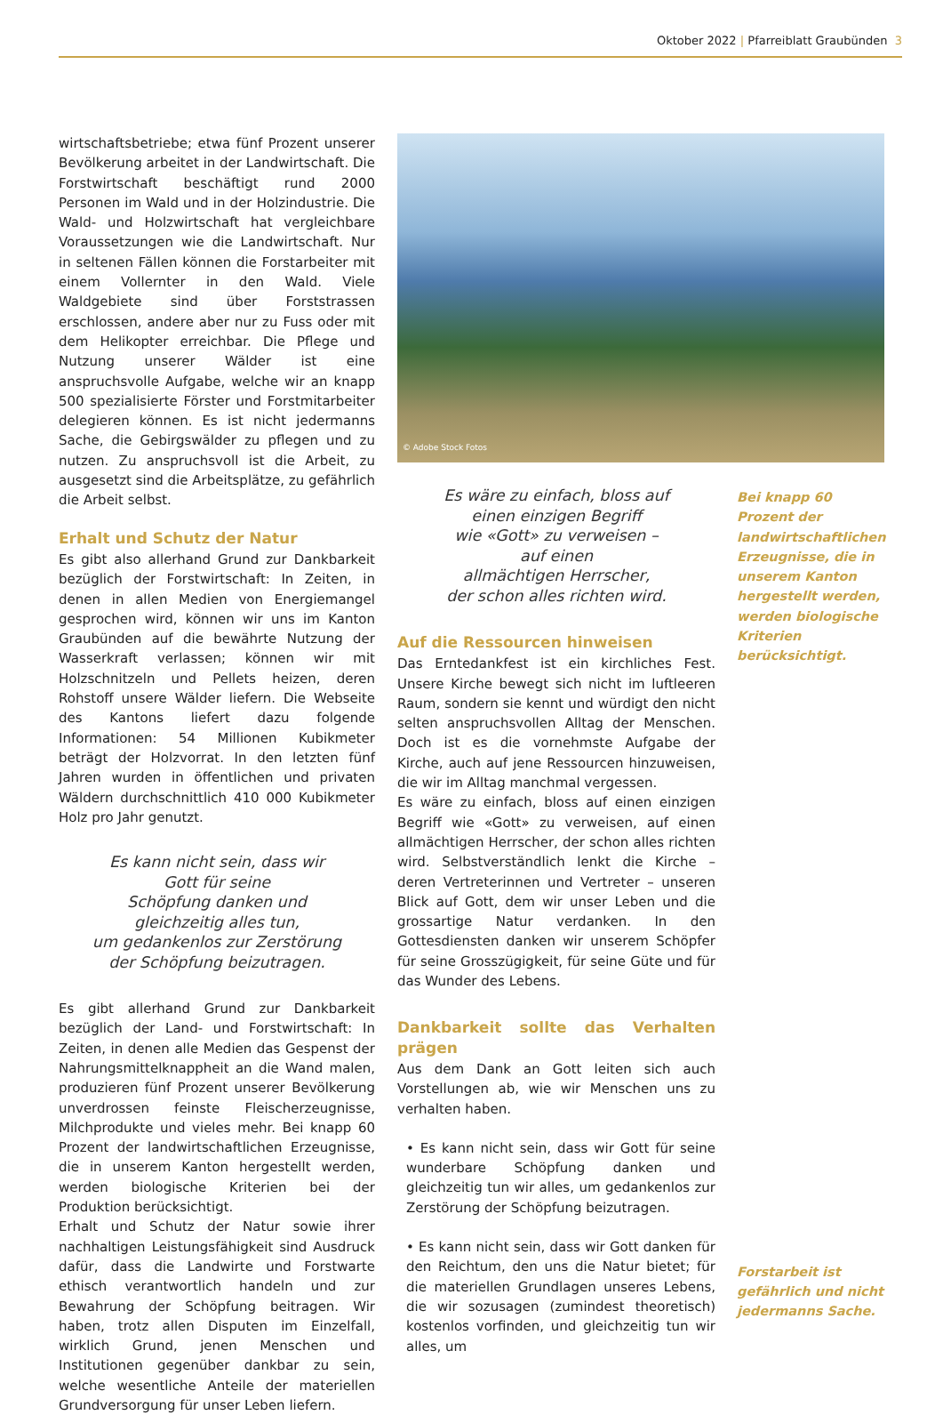Oktober 2022 | Pfarreiblatt Graubünden 3
wirtschaftsbetriebe; etwa fünf Prozent unserer Bevölkerung arbeitet in der Landwirtschaft. Die Forstwirtschaft beschäftigt rund 2000 Personen im Wald und in der Holzindustrie. Die Wald- und Holzwirtschaft hat vergleichbare Voraussetzungen wie die Landwirtschaft. Nur in seltenen Fällen können die Forstarbeiter mit einem Vollernter in den Wald. Viele Waldgebiete sind über Forststrassen erschlossen, andere aber nur zu Fuss oder mit dem Helikopter erreichbar. Die Pflege und Nutzung unserer Wälder ist eine anspruchsvolle Aufgabe, welche wir an knapp 500 spezialisierte Förster und Forstmitarbeiter delegieren können. Es ist nicht jedermanns Sache, die Gebirgswälder zu pflegen und zu nutzen. Zu anspruchsvoll ist die Arbeit, zu ausgesetzt sind die Arbeitsplätze, zu gefährlich die Arbeit selbst.
Erhalt und Schutz der Natur
Es gibt also allerhand Grund zur Dankbarkeit bezüglich der Forstwirtschaft: In Zeiten, in denen in allen Medien von Energiemangel gesprochen wird, können wir uns im Kanton Graubünden auf die bewährte Nutzung der Wasserkraft verlassen; können wir mit Holzschnitzeln und Pellets heizen, deren Rohstoff unsere Wälder liefern. Die Webseite des Kantons liefert dazu folgende Informationen: 54 Millionen Kubikmeter beträgt der Holzvorrat. In den letzten fünf Jahren wurden in öffentlichen und privaten Wäldern durchschnittlich 410 000 Kubikmeter Holz pro Jahr genutzt.
Es kann nicht sein, dass wir
Gott für seine
Schöpfung danken und
gleichzeitig alles tun,
um gedankenlos zur Zerstörung
der Schöpfung beizutragen.
Es gibt allerhand Grund zur Dankbarkeit bezüglich der Land- und Forstwirtschaft: In Zeiten, in denen alle Medien das Gespenst der Nahrungsmittelknappheit an die Wand malen, produzieren fünf Prozent unserer Bevölkerung unverdrossen feinste Fleischerzeugnisse, Milchprodukte und vieles mehr. Bei knapp 60 Prozent der landwirtschaftlichen Erzeugnisse, die in unserem Kanton hergestellt werden, werden biologische Kriterien bei der Produktion berücksichtigt.
Erhalt und Schutz der Natur sowie ihrer nachhaltigen Leistungsfähigkeit sind Ausdruck dafür, dass die Landwirte und Forstwarte ethisch verantwortlich handeln und zur Bewahrung der Schöpfung beitragen. Wir haben, trotz allen Disputen im Einzelfall, wirklich Grund, jenen Menschen und Institutionen gegenüber dankbar zu sein, welche wesentliche Anteile der materiellen Grundversorgung für unser Leben liefern.
© Adobe Stock Fotos
Es wäre zu einfach, bloss auf
einen einzigen Begriff
wie «Gott» zu verweisen –
auf einen
allmächtigen Herrscher,
der schon alles richten wird.
Auf die Ressourcen hinweisen
Das Erntedankfest ist ein kirchliches Fest. Unsere Kirche bewegt sich nicht im luftleeren Raum, sondern sie kennt und würdigt den nicht selten anspruchsvollen Alltag der Menschen. Doch ist es die vornehmste Aufgabe der Kirche, auch auf jene Ressourcen hinzuweisen, die wir im Alltag manchmal vergessen.
Es wäre zu einfach, bloss auf einen einzigen Begriff wie «Gott» zu verweisen, auf einen allmächtigen Herrscher, der schon alles richten wird. Selbstverständlich lenkt die Kirche – deren Vertreterinnen und Vertreter – unseren Blick auf Gott, dem wir unser Leben und die grossartige Natur verdanken. In den Gottesdiensten danken wir unserem Schöpfer für seine Grosszügigkeit, für seine Güte und für das Wunder des Lebens.
Dankbarkeit sollte das Verhalten prägen
Aus dem Dank an Gott leiten sich auch Vorstellungen ab, wie wir Menschen uns zu verhalten haben.
• Es kann nicht sein, dass wir Gott für seine wunderbare Schöpfung danken und gleichzeitig tun wir alles, um gedankenlos zur Zerstörung der Schöpfung beizutragen.
• Es kann nicht sein, dass wir Gott danken für den Reichtum, den uns die Natur bietet; für die materiellen Grundlagen unseres Lebens, die wir sozusagen (zumindest theoretisch) kostenlos vorfinden, und gleichzeitig tun wir alles, um
Bei knapp 60 Prozent der landwirtschaftlichen Erzeugnisse, die in unserem Kanton hergestellt werden, werden biologische Kriterien berücksichtigt.
Forstarbeit ist gefährlich und nicht jedermanns Sache.